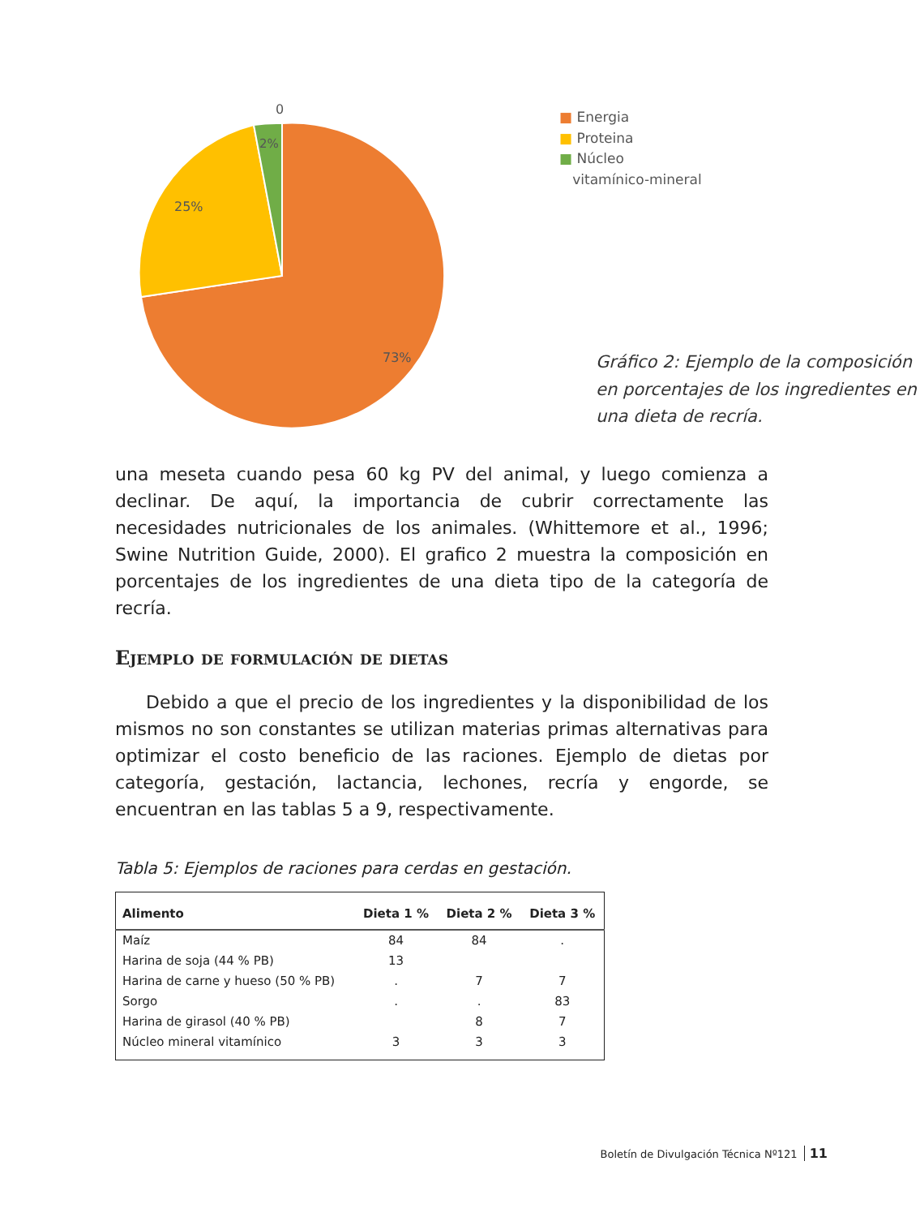0
2%
25%
73%
■ Energia
■ Proteina
■ Núcleo
vitamínico-mineral
Gráfico 2: Ejemplo de la composición en porcentajes de los ingredientes en una dieta de recría.
una meseta cuando pesa 60 kg PV del animal, y luego comienza a declinar. De aquí, la importancia de cubrir correctamente las necesidades nutricionales de los animales. (Whittemore et al., 1996; Swine Nutrition Guide, 2000). El grafico 2 muestra la composición en porcentajes de los ingredientes de una dieta tipo de la categoría de recría.
Ejemplo de formulación de dietas
Debido a que el precio de los ingredientes y la disponibilidad de los mismos no son constantes se utilizan materias primas alternativas para optimizar el costo beneficio de las raciones. Ejemplo de dietas por categoría, gestación, lactancia, lechones, recría y engorde, se encuentran en las tablas 5 a 9, respectivamente.
Tabla 5: Ejemplos de raciones para cerdas en gestación.
| Alimento | Dieta 1 % | Dieta 2 % | Dieta 3 % |
| --- | --- | --- | --- |
| Maíz | 84 | 84 | . |
| Harina de soja (44 % PB) | 13 | | |
| Harina de carne y hueso (50 % PB) | . | 7 | 7 |
| Sorgo | . | . | 83 |
| Harina de girasol (40 % PB) | | 8 | 7 |
| Núcleo mineral vitamínico | 3 | 3 | 3 |
Boletín de Divulgación Técnica Nº121 11